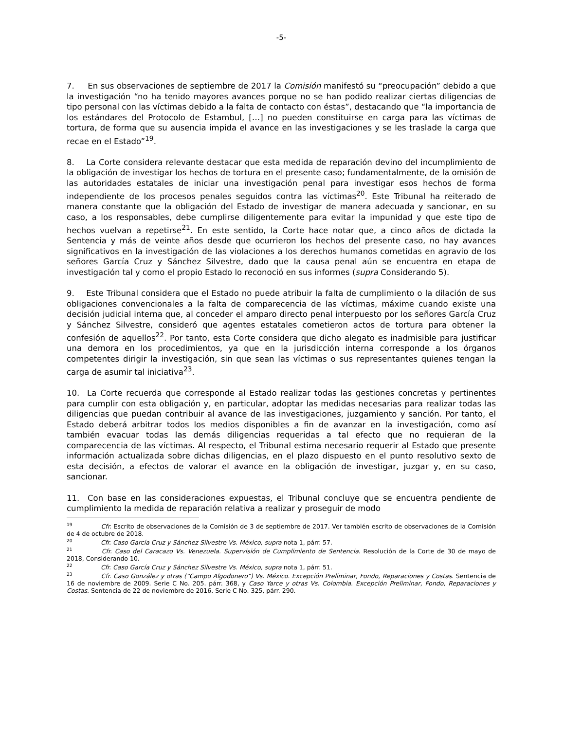-5-
7. En sus observaciones de septiembre de 2017 la Comisión manifestó su “preocupación” debido a que la investigación “no ha tenido mayores avances porque no se han podido realizar ciertas diligencias de tipo personal con las víctimas debido a la falta de contacto con éstas”, destacando que “la importancia de los estándares del Protocolo de Estambul, […] no pueden constituirse en carga para las víctimas de tortura, de forma que su ausencia impida el avance en las investigaciones y se les traslade la carga que recae en el Estado”<sup>19</sup>.
8. La Corte considera relevante destacar que esta medida de reparación devino del incumplimiento de la obligación de investigar los hechos de tortura en el presente caso; fundamentalmente, de la omisión de las autoridades estatales de iniciar una investigación penal para investigar esos hechos de forma independiente de los procesos penales seguidos contra las víctimas<sup>20</sup>. Este Tribunal ha reiterado de manera constante que la obligación del Estado de investigar de manera adecuada y sancionar, en su caso, a los responsables, debe cumplirse diligentemente para evitar la impunidad y que este tipo de hechos vuelvan a repetirse<sup>21</sup>. En este sentido, la Corte hace notar que, a cinco años de dictada la Sentencia y más de veinte años desde que ocurrieron los hechos del presente caso, no hay avances significativos en la investigación de las violaciones a los derechos humanos cometidas en agravio de los señores García Cruz y Sánchez Silvestre, dado que la causa penal aún se encuentra en etapa de investigación tal y como el propio Estado lo reconoció en sus informes (supra Considerando 5).
9. Este Tribunal considera que el Estado no puede atribuir la falta de cumplimiento o la dilación de sus obligaciones convencionales a la falta de comparecencia de las víctimas, máxime cuando existe una decisión judicial interna que, al conceder el amparo directo penal interpuesto por los señores García Cruz y Sánchez Silvestre, consideró que agentes estatales cometieron actos de tortura para obtener la confesión de aquellos<sup>22</sup>. Por tanto, esta Corte considera que dicho alegato es inadmisible para justificar una demora en los procedimientos, ya que en la jurisdicción interna corresponde a los órganos competentes dirigir la investigación, sin que sean las víctimas o sus representantes quienes tengan la carga de asumir tal iniciativa<sup>23</sup>.
10. La Corte recuerda que corresponde al Estado realizar todas las gestiones concretas y pertinentes para cumplir con esta obligación y, en particular, adoptar las medidas necesarias para realizar todas las diligencias que puedan contribuir al avance de las investigaciones, juzgamiento y sanción. Por tanto, el Estado deberá arbitrar todos los medios disponibles a fin de avanzar en la investigación, como así también evacuar todas las demás diligencias requeridas a tal efecto que no requieran de la comparecencia de las víctimas. Al respecto, el Tribunal estima necesario requerir al Estado que presente información actualizada sobre dichas diligencias, en el plazo dispuesto en el punto resolutivo sexto de esta decisión, a efectos de valorar el avance en la obligación de investigar, juzgar y, en su caso, sancionar.
11. Con base en las consideraciones expuestas, el Tribunal concluye que se encuentra pendiente de cumplimiento la medida de reparación relativa a realizar y proseguir de modo
<sup>19</sup> Cfr. Escrito de observaciones de la Comisión de 3 de septiembre de 2017. Ver también escrito de observaciones de la Comisión de 4 de octubre de 2018.
<sup>20</sup> Cfr. Caso García Cruz y Sánchez Silvestre Vs. México, supra nota 1, párr. 57.
<sup>21</sup> Cfr. Caso del Caracazo Vs. Venezuela. Supervisión de Cumplimiento de Sentencia. Resolución de la Corte de 30 de mayo de 2018, Considerando 10.
<sup>22</sup> Cfr. Caso García Cruz y Sánchez Silvestre Vs. México, supra nota 1, párr. 51.
<sup>23</sup> Cfr. Caso González y otras (“Campo Algodonero”) Vs. México. Excepción Preliminar, Fondo, Reparaciones y Costas. Sentencia de 16 de noviembre de 2009. Serie C No. 205. párr. 368, y Caso Yarce y otras Vs. Colombia. Excepción Preliminar, Fondo, Reparaciones y Costas. Sentencia de 22 de noviembre de 2016. Serie C No. 325, párr. 290.